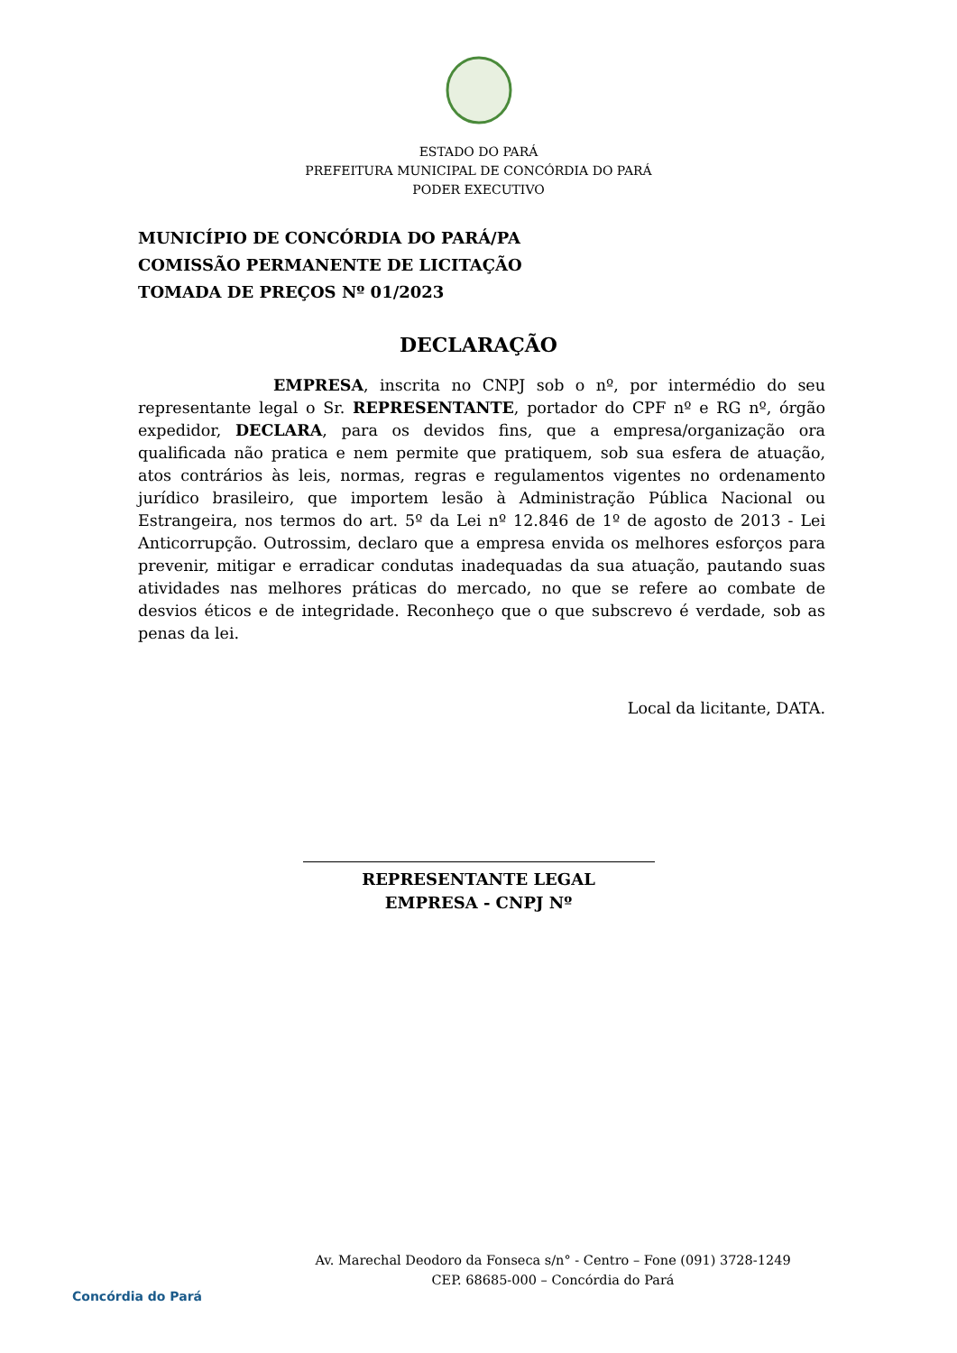ESTADO DO PARÁ
PREFEITURA MUNICIPAL DE CONCÓRDIA DO PARÁ
PODER EXECUTIVO
MUNICÍPIO DE CONCÓRDIA DO PARÁ/PA
COMISSÃO PERMANENTE DE LICITAÇÃO
TOMADA DE PREÇOS Nº 01/2023
DECLARAÇÃO
EMPRESA, inscrita no CNPJ sob o nº, por intermédio do seu representante legal o Sr. REPRESENTANTE, portador do CPF nº e RG nº, órgão expedidor, DECLARA, para os devidos fins, que a empresa/organização ora qualificada não pratica e nem permite que pratiquem, sob sua esfera de atuação, atos contrários às leis, normas, regras e regulamentos vigentes no ordenamento jurídico brasileiro, que importem lesão à Administração Pública Nacional ou Estrangeira, nos termos do art. 5º da Lei nº 12.846 de 1º de agosto de 2013 - Lei Anticorrupção. Outrossim, declaro que a empresa envida os melhores esforços para prevenir, mitigar e erradicar condutas inadequadas da sua atuação, pautando suas atividades nas melhores práticas do mercado, no que se refere ao combate de desvios éticos e de integridade. Reconheço que o que subscrevo é verdade, sob as penas da lei.
Local da licitante, DATA.
REPRESENTANTE LEGAL
EMPRESA - CNPJ Nº
Concórdia do Pará
Av. Marechal Deodoro da Fonseca s/n° - Centro – Fone (091) 3728-1249
CEP. 68685-000 – Concórdia do Pará